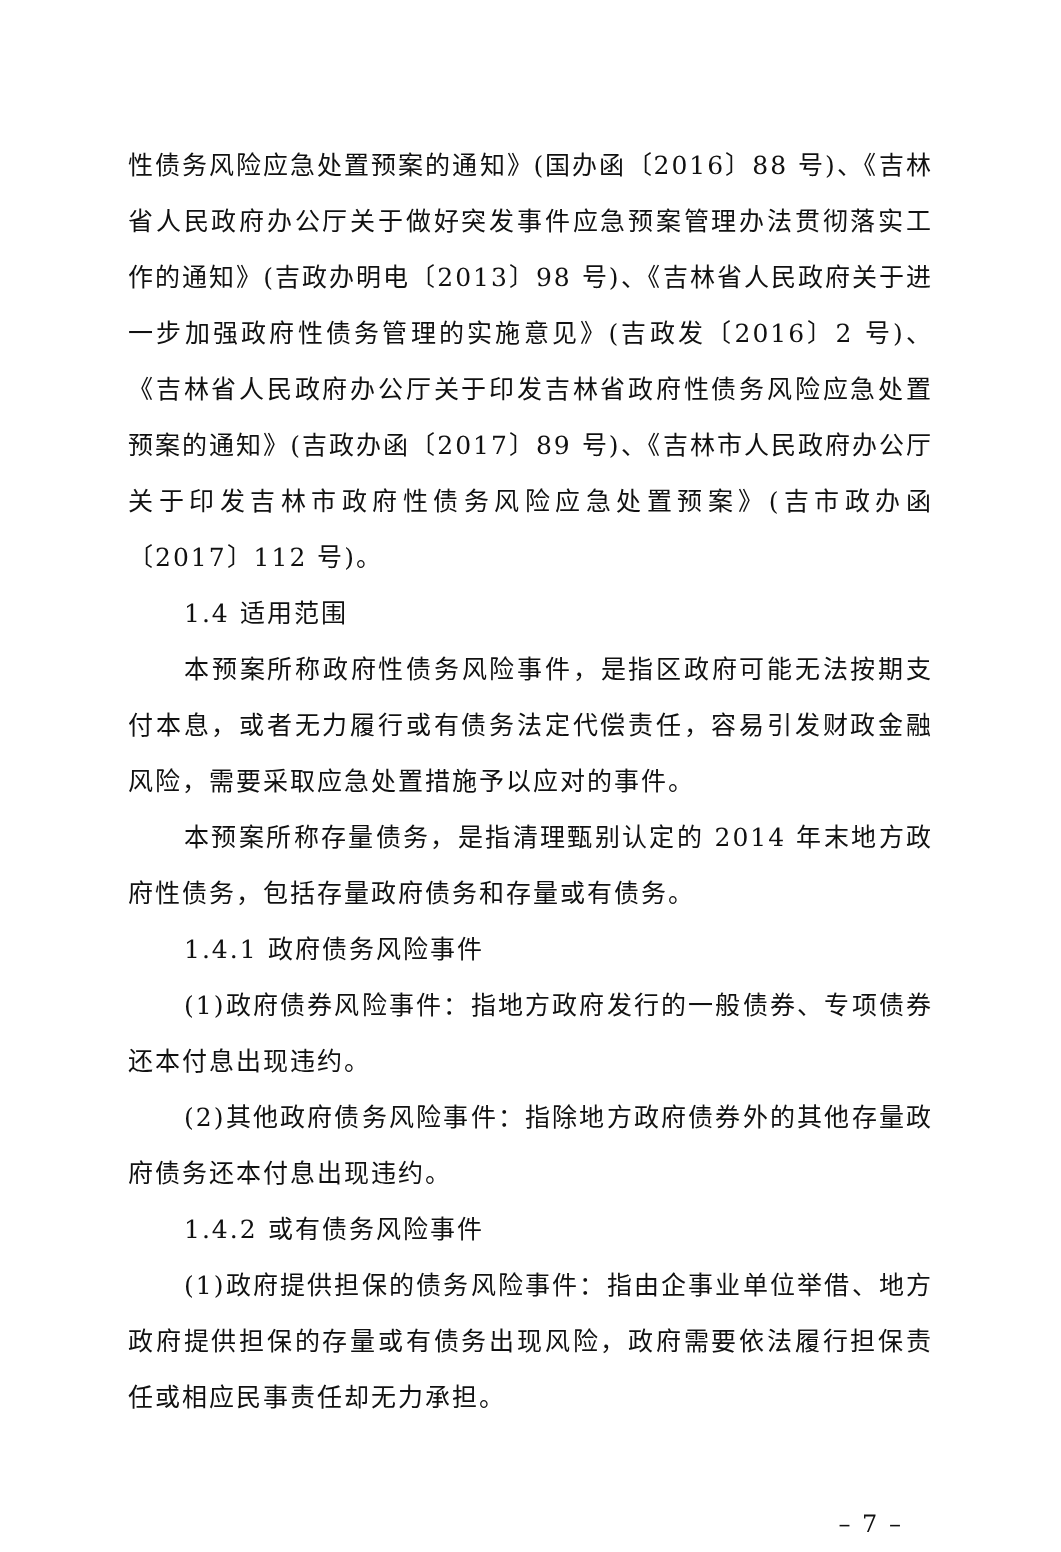性债务风险应急处置预案的通知》(国办函〔2016〕88 号)、《吉林省人民政府办公厅关于做好突发事件应急预案管理办法贯彻落实工作的通知》(吉政办明电〔2013〕98 号)、《吉林省人民政府关于进一步加强政府性债务管理的实施意见》(吉政发〔2016〕2 号)、《吉林省人民政府办公厅关于印发吉林省政府性债务风险应急处置预案的通知》(吉政办函〔2017〕89 号)、《吉林市人民政府办公厅关于印发吉林市政府性债务风险应急处置预案》(吉市政办函〔2017〕112 号)。
1.4 适用范围
本预案所称政府性债务风险事件，是指区政府可能无法按期支付本息，或者无力履行或有债务法定代偿责任，容易引发财政金融风险，需要采取应急处置措施予以应对的事件。
本预案所称存量债务，是指清理甄别认定的 2014 年末地方政府性债务，包括存量政府债务和存量或有债务。
1.4.1 政府债务风险事件
(1)政府债券风险事件：指地方政府发行的一般债券、专项债券还本付息出现违约。
(2)其他政府债务风险事件：指除地方政府债券外的其他存量政府债务还本付息出现违约。
1.4.2 或有债务风险事件
(1)政府提供担保的债务风险事件：指由企事业单位举借、地方政府提供担保的存量或有债务出现风险，政府需要依法履行担保责任或相应民事责任却无力承担。
– 7 –